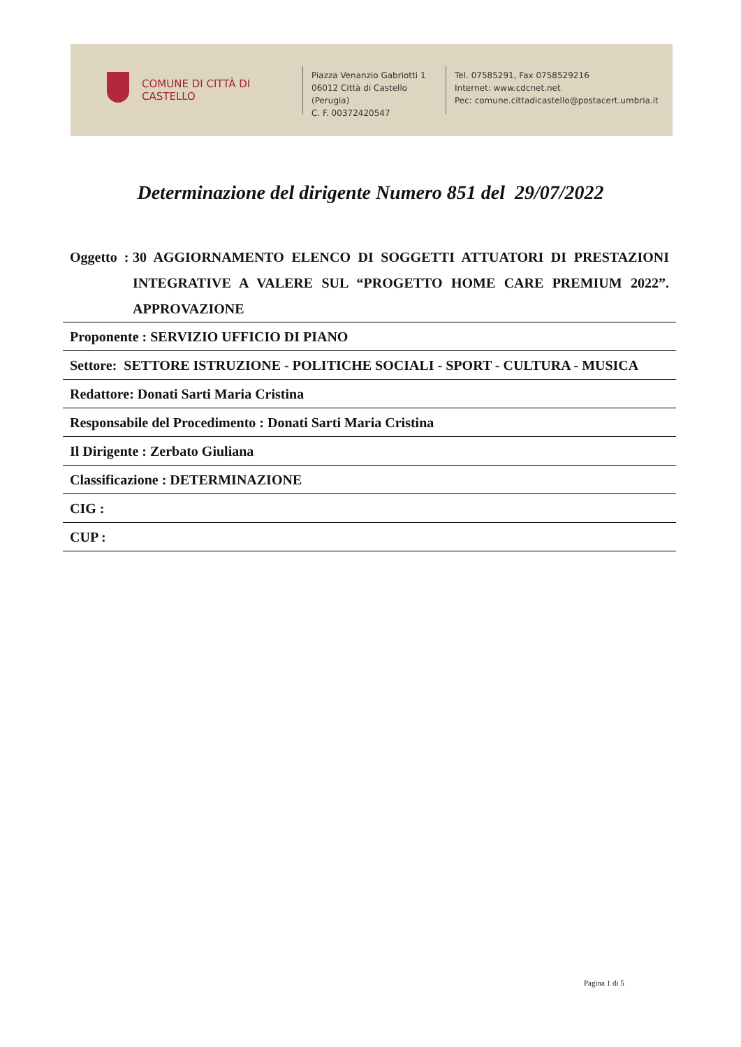COMUNE DI CITTÀ DI CASTELLO
Piazza Venanzio Gabriotti 1
06012 Città di Castello (Perugia)
C. F. 00372420547
Tel. 07585291, Fax 0758529216
Internet: www.cdcnet.net
Pec: comune.cittadicastello@postacert.umbria.it
Determinazione del dirigente Numero 851 del 29/07/2022
Oggetto : 30 AGGIORNAMENTO ELENCO DI SOGGETTI ATTUATORI DI PRESTAZIONI INTEGRATIVE A VALERE SUL “PROGETTO HOME CARE PREMIUM 2022”. APPROVAZIONE
Proponente : SERVIZIO UFFICIO DI PIANO
Settore: SETTORE ISTRUZIONE - POLITICHE SOCIALI - SPORT - CULTURA - MUSICA
Redattore: Donati Sarti Maria Cristina
Responsabile del Procedimento : Donati Sarti Maria Cristina
Il Dirigente : Zerbato Giuliana
Classificazione : DETERMINAZIONE
CIG :
CUP :
Pagina 1 di 5